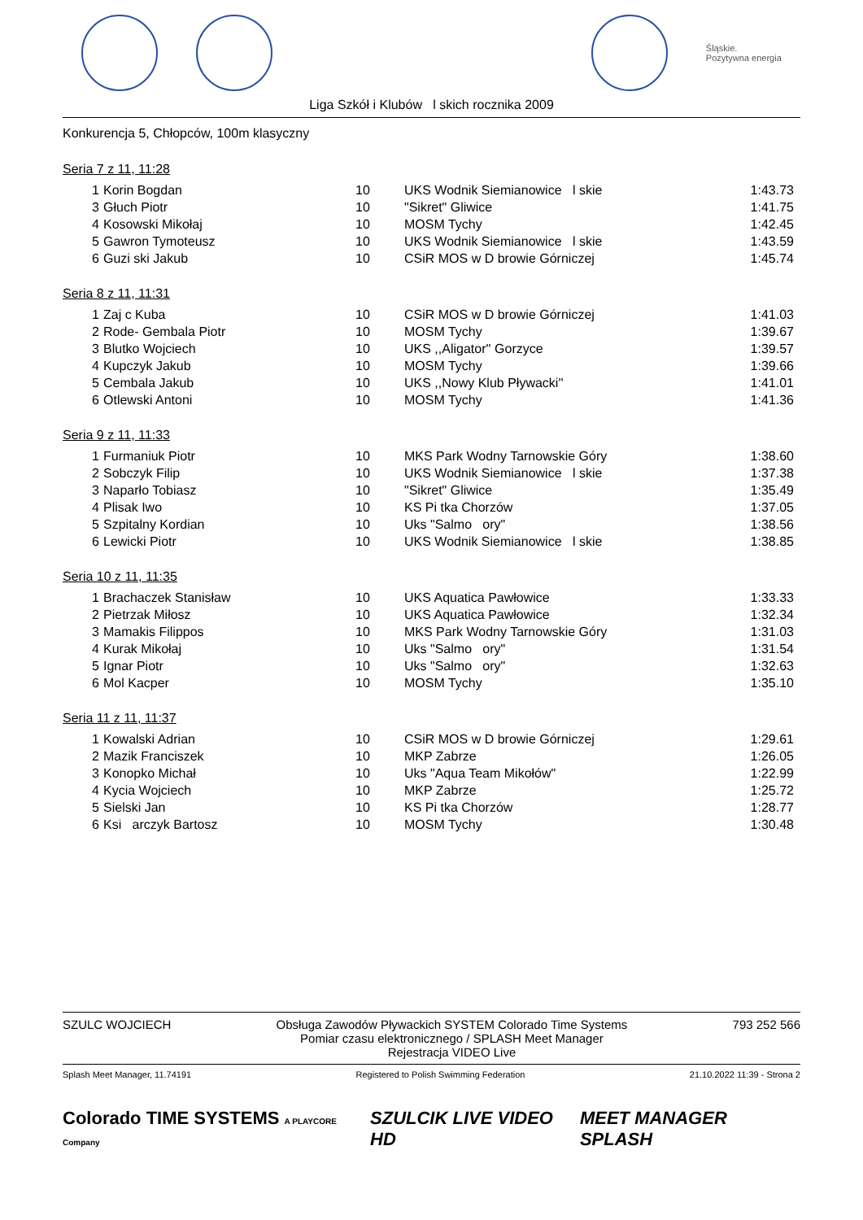Śląskie.
Pozytywna energia
Liga Szkół i Klubów l skich rocznika 2009
Konkurencja 5, Chłopców, 100m klasyczny
Seria 7 z 11, 11:28
| 1 | Korin Bogdan | 10 | UKS Wodnik Siemianowice l skie | 1:43.73 |
| 3 | Głuch Piotr | 10 | "Sikret" Gliwice | 1:41.75 |
| 4 | Kosowski Mikołaj | 10 | MOSM Tychy | 1:42.45 |
| 5 | Gawron Tymoteusz | 10 | UKS Wodnik Siemianowice l skie | 1:43.59 |
| 6 | Guzi ski Jakub | 10 | CSiR MOS w D browie Górniczej | 1:45.74 |
Seria 8 z 11, 11:31
| 1 | Zaj c Kuba | 10 | CSiR MOS w D browie Górniczej | 1:41.03 |
| 2 | Rode- Gembala Piotr | 10 | MOSM Tychy | 1:39.67 |
| 3 | Blutko Wojciech | 10 | UKS ,,Aligator'' Gorzyce | 1:39.57 |
| 4 | Kupczyk Jakub | 10 | MOSM Tychy | 1:39.66 |
| 5 | Cembala Jakub | 10 | UKS ,,Nowy Klub Pływacki'' | 1:41.01 |
| 6 | Otlewski Antoni | 10 | MOSM Tychy | 1:41.36 |
Seria 9 z 11, 11:33
| 1 | Furmaniuk Piotr | 10 | MKS Park Wodny Tarnowskie Góry | 1:38.60 |
| 2 | Sobczyk Filip | 10 | UKS Wodnik Siemianowice l skie | 1:37.38 |
| 3 | Naparło Tobiasz | 10 | "Sikret" Gliwice | 1:35.49 |
| 4 | Plisak Iwo | 10 | KS Pi tka Chorzów | 1:37.05 |
| 5 | Szpitalny Kordian | 10 | Uks "Salmo ory" | 1:38.56 |
| 6 | Lewicki Piotr | 10 | UKS Wodnik Siemianowice l skie | 1:38.85 |
Seria 10 z 11, 11:35
| 1 | Brachaczek Stanisław | 10 | UKS Aquatica Pawłowice | 1:33.33 |
| 2 | Pietrzak Miłosz | 10 | UKS Aquatica Pawłowice | 1:32.34 |
| 3 | Mamakis Filippos | 10 | MKS Park Wodny Tarnowskie Góry | 1:31.03 |
| 4 | Kurak Mikołaj | 10 | Uks "Salmo ory" | 1:31.54 |
| 5 | Ignar Piotr | 10 | Uks "Salmo ory" | 1:32.63 |
| 6 | Mol Kacper | 10 | MOSM Tychy | 1:35.10 |
Seria 11 z 11, 11:37
| 1 | Kowalski Adrian | 10 | CSiR MOS w D browie Górniczej | 1:29.61 |
| 2 | Mazik Franciszek | 10 | MKP Zabrze | 1:26.05 |
| 3 | Konopko Michał | 10 | Uks "Aqua Team Mikołów" | 1:22.99 |
| 4 | Kycia Wojciech | 10 | MKP Zabrze | 1:25.72 |
| 5 | Sielski Jan | 10 | KS Pi tka Chorzów | 1:28.77 |
| 6 | Ksi arczyk Bartosz | 10 | MOSM Tychy | 1:30.48 |
SZULC WOJCIECH Obsługa Zawodów Pływackich SYSTEM Colorado Time Systems
Pomiar czasu elektronicznego / SPLASH Meet Manager
Rejestracja VIDEO Live
793 252 566
Splash Meet Manager, 11.74191 Registered to Polish Swimming Federation
21.10.2022 11:39 - Strona 2
Colorado TIME SYSTEMS A PLAYCORE Company
SZULCIK LIVE VIDEO HD MEET MANAGER SPLASH